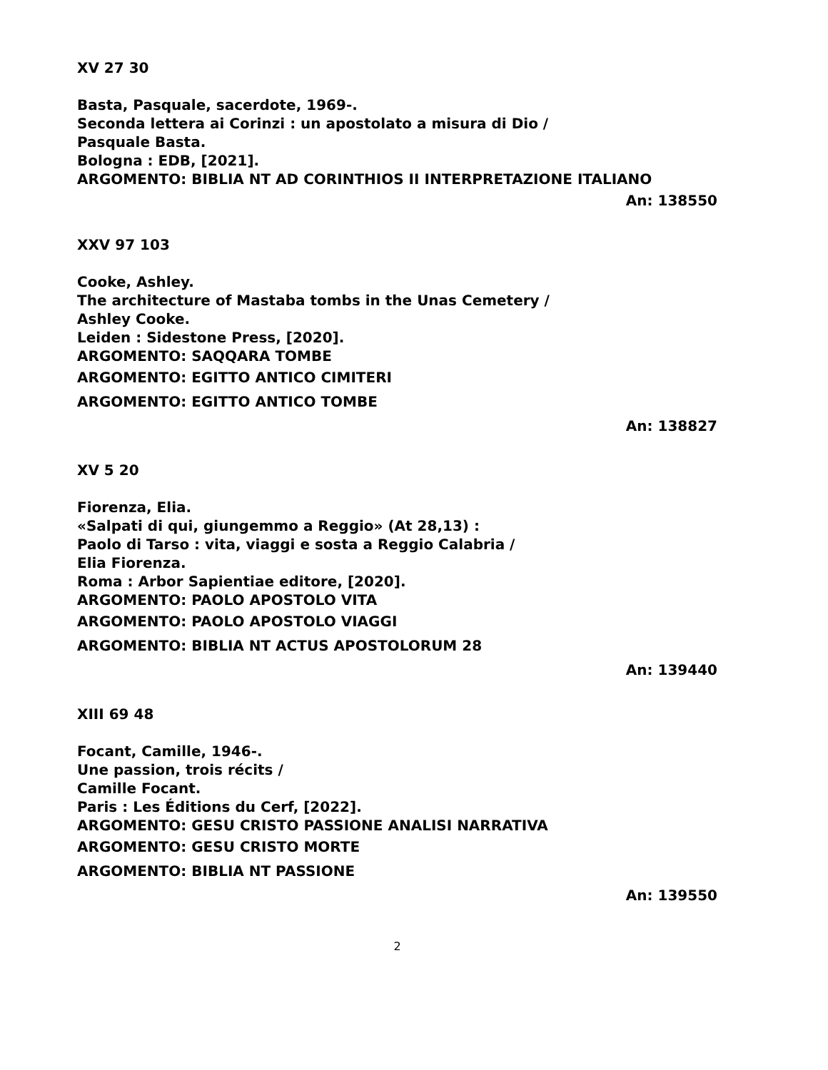XV 27 30
Basta, Pasquale, sacerdote, 1969-.
Seconda lettera ai Corinzi : un apostolato a misura di Dio /
Pasquale Basta.
Bologna : EDB, [2021].
ARGOMENTO: BIBLIA NT AD CORINTHIOS II INTERPRETAZIONE ITALIANO
An: 138550
XXV 97 103
Cooke, Ashley.
The architecture of Mastaba tombs in the Unas Cemetery /
Ashley Cooke.
Leiden : Sidestone Press, [2020].
ARGOMENTO: SAQQARA TOMBE
ARGOMENTO: EGITTO ANTICO CIMITERI
ARGOMENTO: EGITTO ANTICO TOMBE
An: 138827
XV 5 20
Fiorenza, Elia.
«Salpati di qui, giungemmo a Reggio» (At 28,13) :
Paolo di Tarso : vita, viaggi e sosta a Reggio Calabria /
Elia Fiorenza.
Roma : Arbor Sapientiae editore, [2020].
ARGOMENTO: PAOLO APOSTOLO VITA
ARGOMENTO: PAOLO APOSTOLO VIAGGI
ARGOMENTO: BIBLIA NT ACTUS APOSTOLORUM 28
An: 139440
XIII 69 48
Focant, Camille, 1946-.
Une passion, trois récits /
Camille Focant.
Paris : Les Éditions du Cerf, [2022].
ARGOMENTO: GESU CRISTO PASSIONE ANALISI NARRATIVA
ARGOMENTO: GESU CRISTO MORTE
ARGOMENTO: BIBLIA NT PASSIONE
An: 139550
2